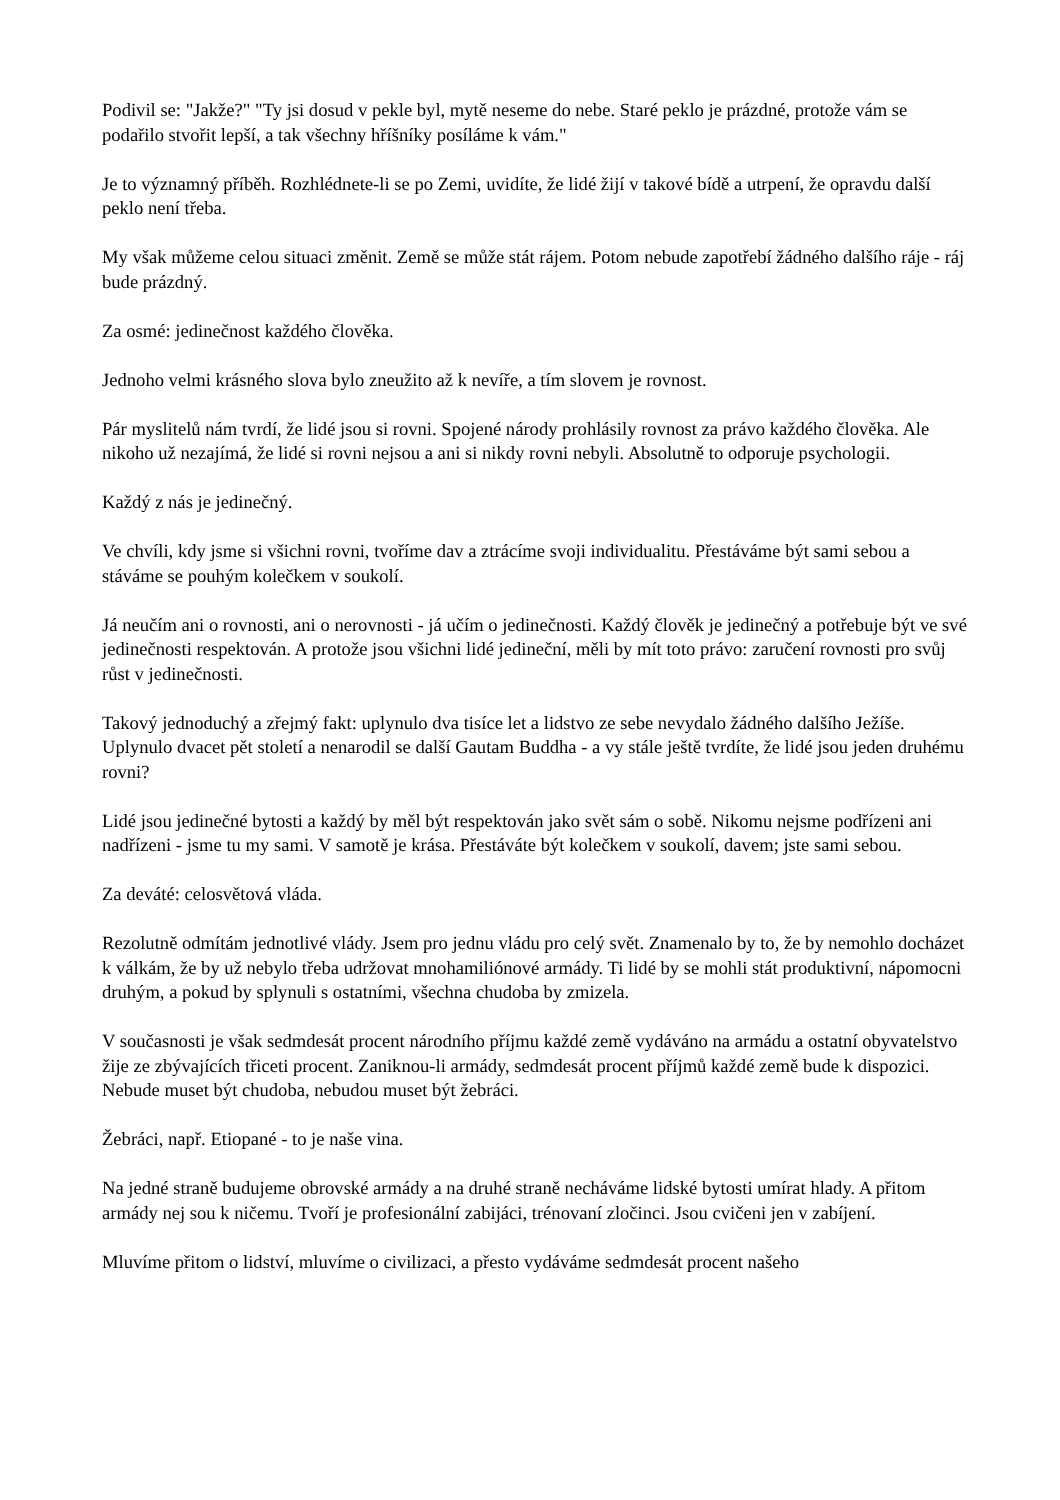Podivil se: "Jakže?" "Ty jsi dosud v pekle byl, mytě neseme do nebe. Staré peklo je prázdné, protože vám se podařilo stvořit lepší, a tak všechny hříšníky posíláme k vám."
Je to významný příběh. Rozhlédnete-li se po Zemi, uvidíte, že lidé žijí v takové bídě a utrpení, že opravdu další peklo není třeba.
My však můžeme celou situaci změnit. Země se může stát rájem. Potom nebude zapotřebí žádného dalšího ráje - ráj bude prázdný.
Za osmé: jedinečnost každého člověka.
Jednoho velmi krásného slova bylo zneužito až k nevíře, a tím slovem je rovnost.
Pár myslitelů nám tvrdí, že lidé jsou si rovni. Spojené národy prohlásily rovnost za právo každého člověka. Ale nikoho už nezajímá, že lidé si rovni nejsou a ani si nikdy rovni nebyli. Absolutně to odporuje psychologii.
Každý z nás je jedinečný.
Ve chvíli, kdy jsme si všichni rovni, tvoříme dav a ztrácíme svoji individualitu. Přestáváme být sami sebou a stáváme se pouhým kolečkem v soukolí.
Já neučím ani o rovnosti, ani o nerovnosti - já učím o jedinečnosti. Každý člověk je jedinečný a potřebuje být ve své jedinečnosti respektován. A protože jsou všichni lidé jedineční, měli by mít toto právo: zaručení rovnosti pro svůj růst v jedinečnosti.
Takový jednoduchý a zřejmý fakt: uplynulo dva tisíce let a lidstvo ze sebe nevydalo žádného dalšího Ježíše. Uplynulo dvacet pět století a nenarodil se další Gautam Buddha - a vy stále ještě tvrdíte, že lidé jsou jeden druhému rovni?
Lidé jsou jedinečné bytosti a každý by měl být respektován jako svět sám o sobě. Nikomu nejsme podřízeni ani nadřízeni - jsme tu my sami. V samotě je krása. Přestáváte být kolečkem v soukolí, davem; jste sami sebou.
Za deváté: celosvětová vláda.
Rezolutně odmítám jednotlivé vlády. Jsem pro jednu vládu pro celý svět. Znamenalo by to, že by nemohlo docházet k válkám, že by už nebylo třeba udržovat mnohamiliónové armády. Ti lidé by se mohli stát produktivní, nápomocni druhým, a pokud by splynuli s ostatními, všechna chudoba by zmizela.
V současnosti je však sedmdesát procent národního příjmu každé země vydáváno na armádu a ostatní obyvatelstvo žije ze zbývajících třiceti procent. Zaniknou-li armády, sedmdesát procent příjmů každé země bude k dispozici. Nebude muset být chudoba, nebudou muset být žebráci.
Žebráci, např. Etiopané - to je naše vina.
Na jedné straně budujeme obrovské armády a na druhé straně necháváme lidské bytosti umírat hlady. A přitom armády nej sou k ničemu. Tvoří je profesionální zabijáci, trénovaní zločinci. Jsou cvičeni jen v zabíjení.
Mluvíme přitom o lidství, mluvíme o civilizaci, a přesto vydáváme sedmdesát procent našeho